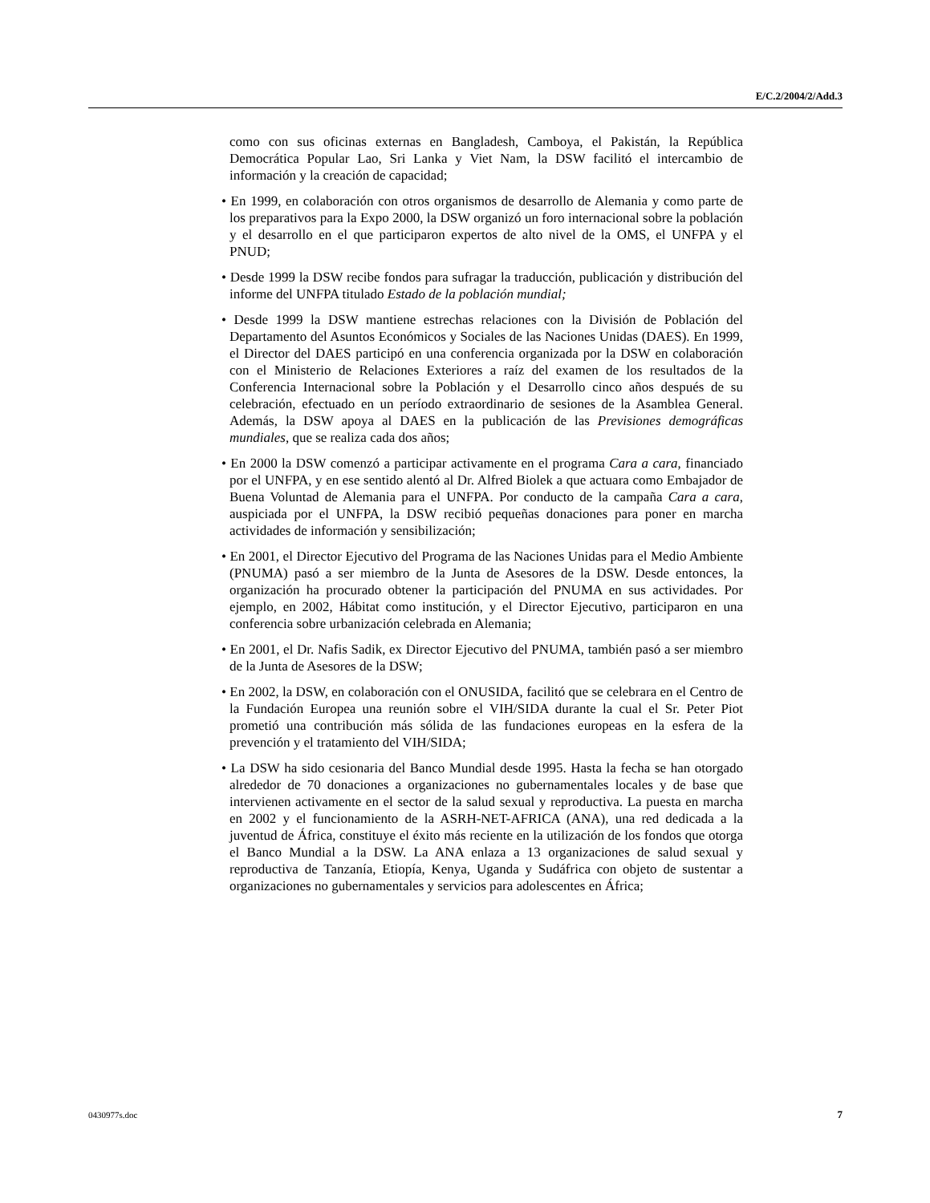E/C.2/2004/2/Add.3
como con sus oficinas externas en Bangladesh, Camboya, el Pakistán, la República Democrática Popular Lao, Sri Lanka y Viet Nam, la DSW facilitó el intercambio de información y la creación de capacidad;
• En 1999, en colaboración con otros organismos de desarrollo de Alemania y como parte de los preparativos para la Expo 2000, la DSW organizó un foro internacional sobre la población y el desarrollo en el que participaron expertos de alto nivel de la OMS, el UNFPA y el PNUD;
• Desde 1999 la DSW recibe fondos para sufragar la traducción, publicación y distribución del informe del UNFPA titulado Estado de la población mundial;
• Desde 1999 la DSW mantiene estrechas relaciones con la División de Población del Departamento del Asuntos Económicos y Sociales de las Naciones Unidas (DAES). En 1999, el Director del DAES participó en una conferencia organizada por la DSW en colaboración con el Ministerio de Relaciones Exteriores a raíz del examen de los resultados de la Conferencia Internacional sobre la Población y el Desarrollo cinco años después de su celebración, efectuado en un período extraordinario de sesiones de la Asamblea General. Además, la DSW apoya al DAES en la publicación de las Previsiones demográficas mundiales, que se realiza cada dos años;
• En 2000 la DSW comenzó a participar activamente en el programa Cara a cara, financiado por el UNFPA, y en ese sentido alentó al Dr. Alfred Biolek a que actuara como Embajador de Buena Voluntad de Alemania para el UNFPA. Por conducto de la campaña Cara a cara, auspiciada por el UNFPA, la DSW recibió pequeñas donaciones para poner en marcha actividades de información y sensibilización;
• En 2001, el Director Ejecutivo del Programa de las Naciones Unidas para el Medio Ambiente (PNUMA) pasó a ser miembro de la Junta de Asesores de la DSW. Desde entonces, la organización ha procurado obtener la participación del PNUMA en sus actividades. Por ejemplo, en 2002, Hábitat como institución, y el Director Ejecutivo, participaron en una conferencia sobre urbanización celebrada en Alemania;
• En 2001, el Dr. Nafis Sadik, ex Director Ejecutivo del PNUMA, también pasó a ser miembro de la Junta de Asesores de la DSW;
• En 2002, la DSW, en colaboración con el ONUSIDA, facilitó que se celebrara en el Centro de la Fundación Europea una reunión sobre el VIH/SIDA durante la cual el Sr. Peter Piot prometió una contribución más sólida de las fundaciones europeas en la esfera de la prevención y el tratamiento del VIH/SIDA;
• La DSW ha sido cesionaria del Banco Mundial desde 1995. Hasta la fecha se han otorgado alrededor de 70 donaciones a organizaciones no gubernamentales locales y de base que intervienen activamente en el sector de la salud sexual y reproductiva. La puesta en marcha en 2002 y el funcionamiento de la ASRH-NET-AFRICA (ANA), una red dedicada a la juventud de África, constituye el éxito más reciente en la utilización de los fondos que otorga el Banco Mundial a la DSW. La ANA enlaza a 13 organizaciones de salud sexual y reproductiva de Tanzanía, Etiopía, Kenya, Uganda y Sudáfrica con objeto de sustentar a organizaciones no gubernamentales y servicios para adolescentes en África;
0430977s.doc 7